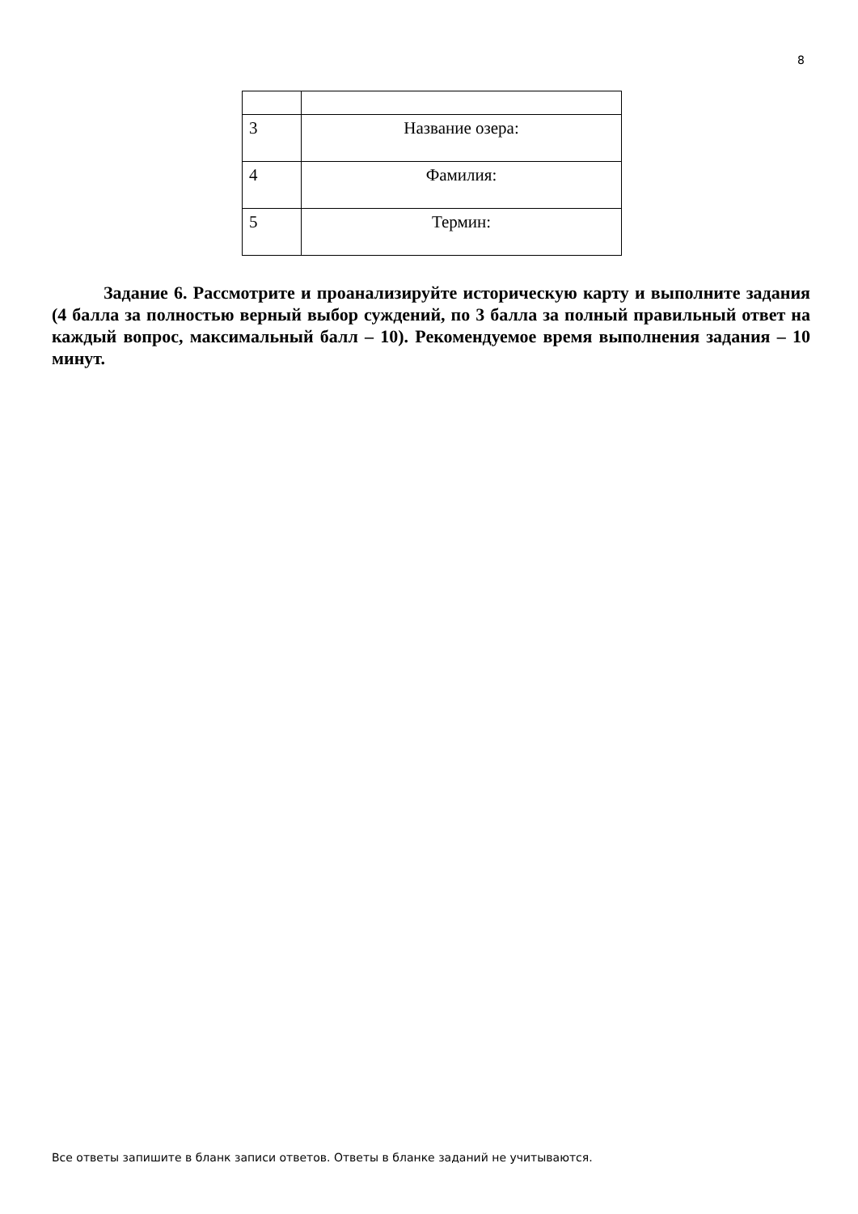8
| 3 | Название озера: |
| 4 | Фамилия: |
| 5 | Термин: |
Задание 6. Рассмотрите и проанализируйте историческую карту и выполните задания (4 балла за полностью верный выбор суждений, по 3 балла за полный правильный ответ на каждый вопрос, максимальный балл – 10). Рекомендуемое время выполнения задания – 10 минут.
Все ответы запишите в бланк записи ответов. Ответы в бланке заданий не учитываются.